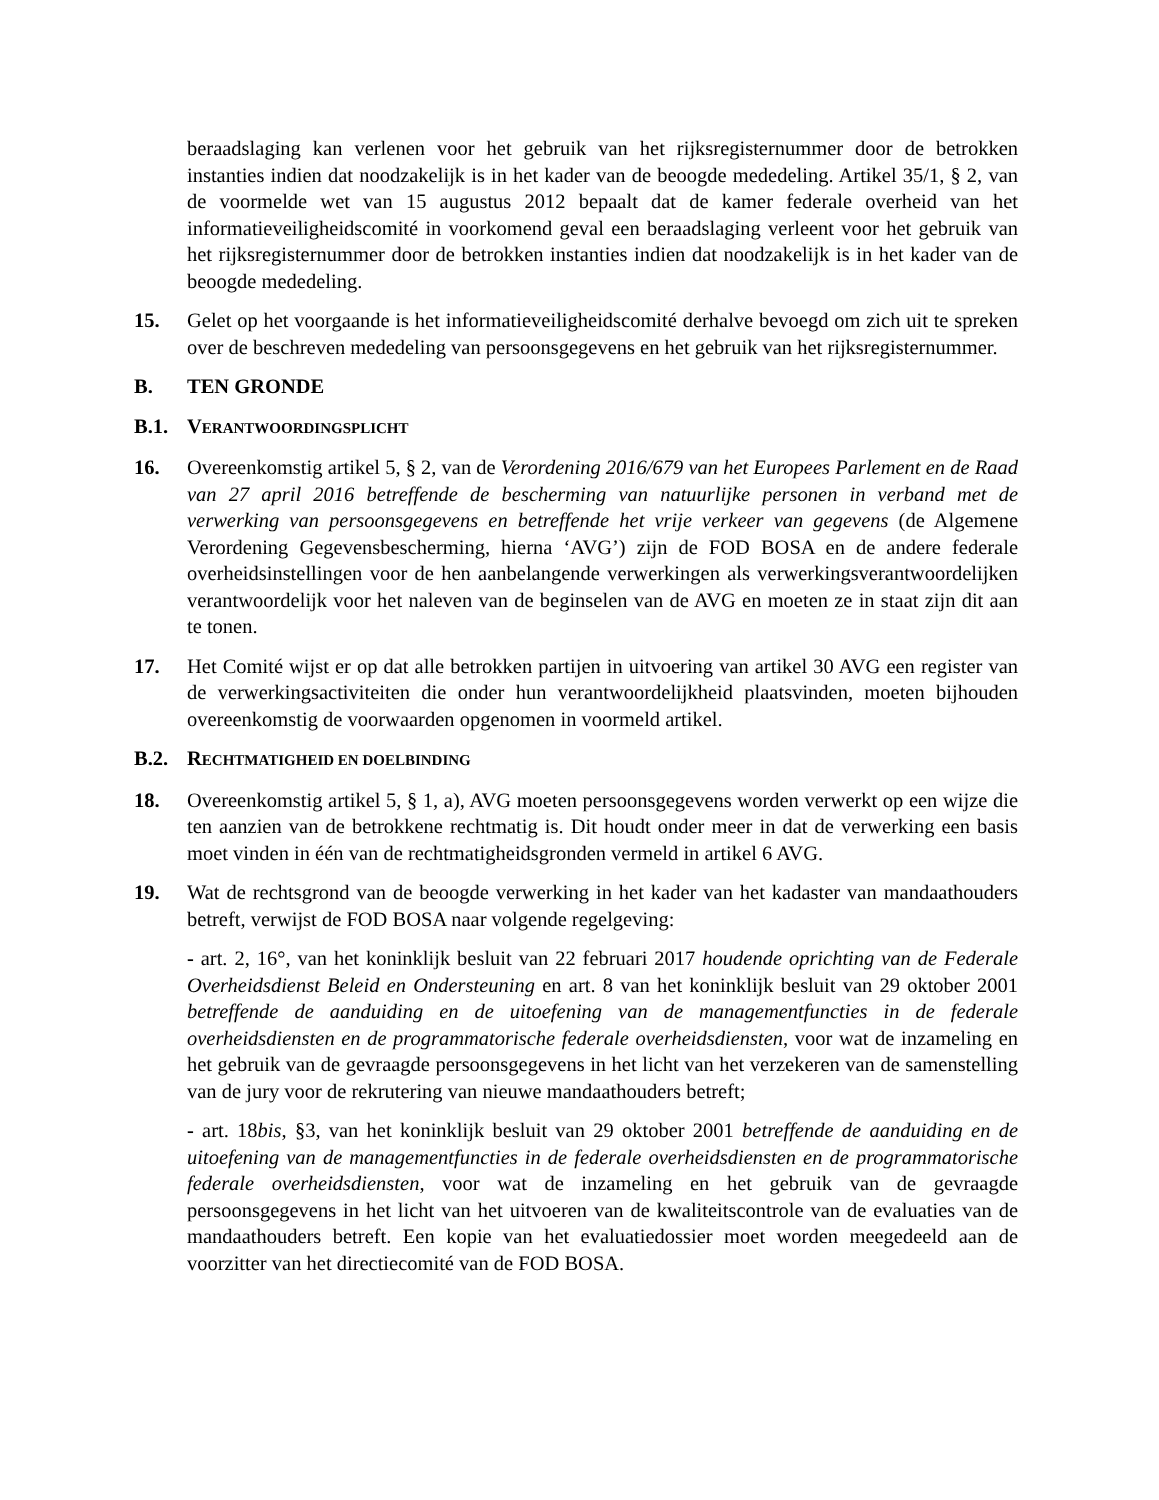beraadslaging kan verlenen voor het gebruik van het rijksregisternummer door de betrokken instanties indien dat noodzakelijk is in het kader van de beoogde mededeling. Artikel 35/1, § 2, van de voormelde wet van 15 augustus 2012 bepaalt dat de kamer federale overheid van het informatieveiligheidscomité in voorkomend geval een beraadslaging verleent voor het gebruik van het rijksregisternummer door de betrokken instanties indien dat noodzakelijk is in het kader van de beoogde mededeling.
15. Gelet op het voorgaande is het informatieveiligheidscomité derhalve bevoegd om zich uit te spreken over de beschreven mededeling van persoonsgegevens en het gebruik van het rijksregisternummer.
B. TEN GRONDE
B.1. VERANTWOORDINGSPLICHT
16. Overeenkomstig artikel 5, § 2, van de Verordening 2016/679 van het Europees Parlement en de Raad van 27 april 2016 betreffende de bescherming van natuurlijke personen in verband met de verwerking van persoonsgegevens en betreffende het vrije verkeer van gegevens (de Algemene Verordening Gegevensbescherming, hierna ‘AVG’) zijn de FOD BOSA en de andere federale overheidsinstellingen voor de hen aanbelangende verwerkingen als verwerkingsverantwoordelijken verantwoordelijk voor het naleven van de beginselen van de AVG en moeten ze in staat zijn dit aan te tonen.
17. Het Comité wijst er op dat alle betrokken partijen in uitvoering van artikel 30 AVG een register van de verwerkingsactiviteiten die onder hun verantwoordelijkheid plaatsvinden, moeten bijhouden overeenkomstig de voorwaarden opgenomen in voormeld artikel.
B.2. RECHTMATIGHEID EN DOELBINDING
18. Overeenkomstig artikel 5, § 1, a), AVG moeten persoonsgegevens worden verwerkt op een wijze die ten aanzien van de betrokkene rechtmatig is. Dit houdt onder meer in dat de verwerking een basis moet vinden in één van de rechtmatigheidsgronden vermeld in artikel 6 AVG.
19. Wat de rechtsgrond van de beoogde verwerking in het kader van het kadaster van mandaathouders betreft, verwijst de FOD BOSA naar volgende regelgeving:
- art. 2, 16°, van het koninklijk besluit van 22 februari 2017 houdende oprichting van de Federale Overheidsdienst Beleid en Ondersteuning en art. 8 van het koninklijk besluit van 29 oktober 2001 betreffende de aanduiding en de uitoefening van de managementfuncties in de federale overheidsdiensten en de programmatorische federale overheidsdiensten, voor wat de inzameling en het gebruik van de gevraagde persoonsgegevens in het licht van het verzekeren van de samenstelling van de jury voor de rekrutering van nieuwe mandaathouders betreft;
- art. 18bis, §3, van het koninklijk besluit van 29 oktober 2001 betreffende de aanduiding en de uitoefening van de managementfuncties in de federale overheidsdiensten en de programmatorische federale overheidsdiensten, voor wat de inzameling en het gebruik van de gevraagde persoonsgegevens in het licht van het uitvoeren van de kwaliteitscontrole van de evaluaties van de mandaathouders betreft. Een kopie van het evaluatiedossier moet worden meegedeeld aan de voorzitter van het directiecomité van de FOD BOSA.